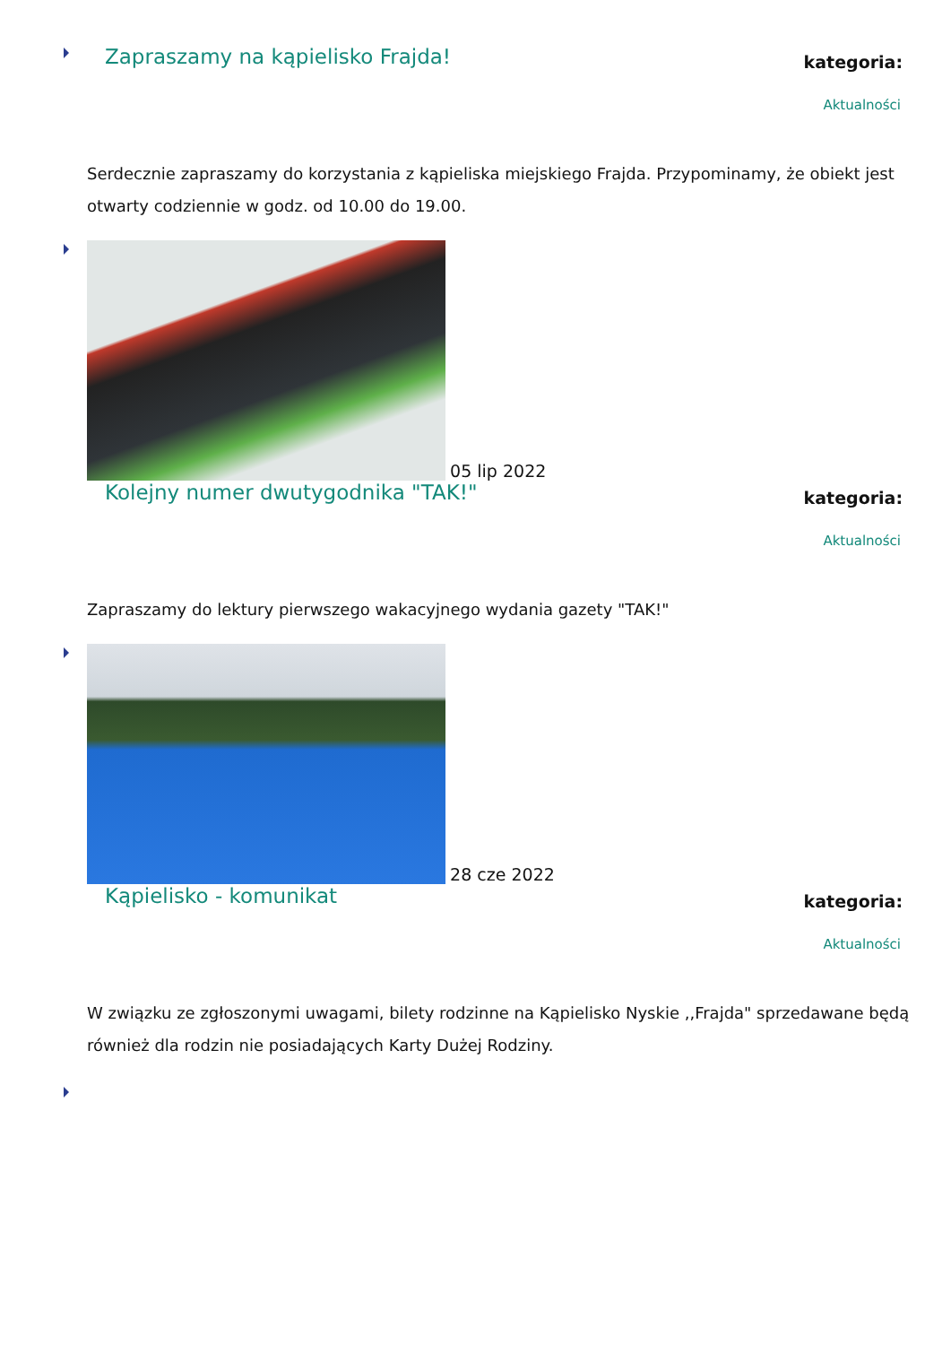Zapraszamy na kąpielisko Frajda!
kategoria:
Aktualności
Serdecznie zapraszamy do korzystania z kąpieliska miejskiego Frajda. Przypominamy, że obiekt jest otwarty codziennie w godz. od 10.00 do 19.00.
05 lip 2022
Kolejny numer dwutygodnika "TAK!"
kategoria:
Aktualności
Zapraszamy do lektury pierwszego wakacyjnego wydania gazety "TAK!"
28 cze 2022
Kąpielisko - komunikat
kategoria:
Aktualności
W związku ze zgłoszonymi uwagami, bilety rodzinne na Kąpielisko Nyskie ,,Frajda" sprzedawane będą również dla rodzin nie posiadających Karty Dużej Rodziny.